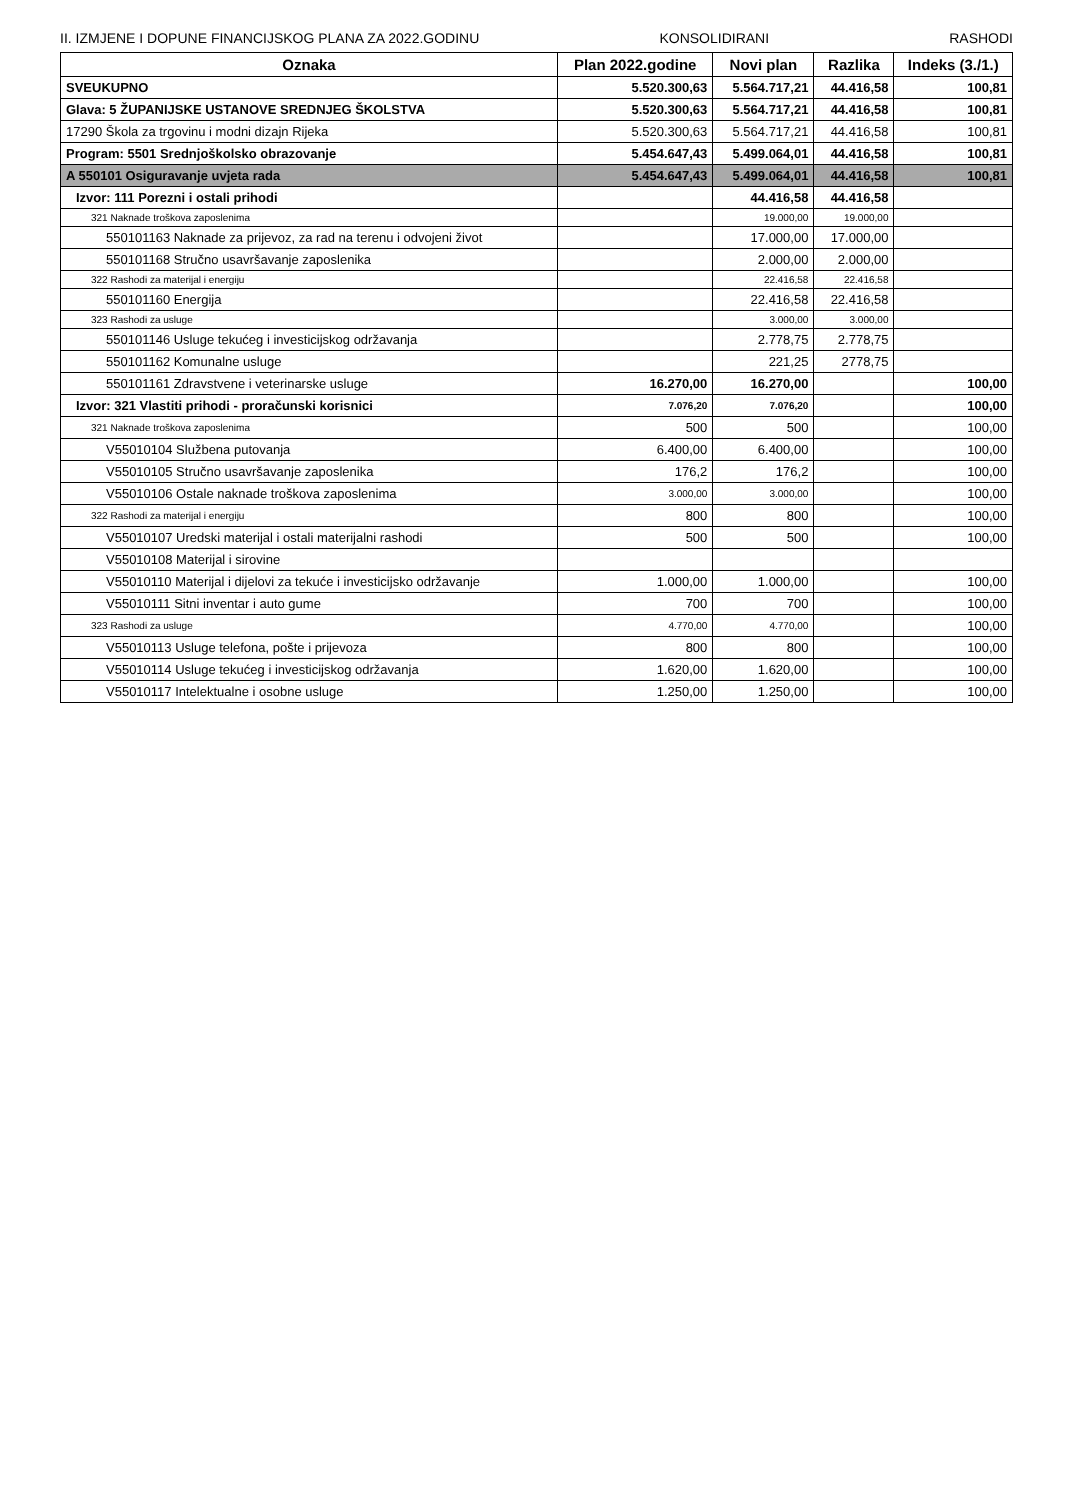II. IZMJENE I DOPUNE FINANCIJSKOG PLANA ZA 2022.GODINU KONSOLIDIRANI RASHODI
| Oznaka | Plan 2022.godine | Novi plan | Razlika | Indeks (3./1.) |
| --- | --- | --- | --- | --- |
| SVEUKUPNO | 5.520.300,63 | 5.564.717,21 | 44.416,58 | 100,81 |
| Glava: 5 ŽUPANIJSKE USTANOVE SREDNJEG ŠKOLSTVA | 5.520.300,63 | 5.564.717,21 | 44.416,58 | 100,81 |
| 17290 Škola za trgovinu i modni dizajn Rijeka | 5.520.300,63 | 5.564.717,21 | 44.416,58 | 100,81 |
| Program: 5501 Srednjoškolsko obrazovanje | 5.454.647,43 | 5.499.064,01 | 44.416,58 | 100,81 |
| A 550101 Osiguravanje uvjeta rada | 5.454.647,43 | 5.499.064,01 | 44.416,58 | 100,81 |
| Izvor: 111 Porezni i ostali prihodi | | 44.416,58 | 44.416,58 | |
| 321 Naknade troškova zaposlenima | | 19.000,00 | 19.000,00 | |
| 550101163 Naknade za prijevoz, za rad na terenu i odvojeni život | | 17.000,00 | 17.000,00 | |
| 550101168 Stručno usavršavanje zaposlenika | | 2.000,00 | 2.000,00 | |
| 322 Rashodi za materijal i energiju | | 22.416,58 | 22.416,58 | |
| 550101160 Energija | | 22.416,58 | 22.416,58 | |
| 323 Rashodi za usluge | | 3.000,00 | 3.000,00 | |
| 550101146 Usluge tekućeg i investicijskog održavanja | | 2.778,75 | 2.778,75 | |
| 550101162 Komunalne usluge | | 221,25 | 2778,75 | |
| 550101161 Zdravstvene i veterinarske usluge | 16.270,00 | 16.270,00 | | 100,00 |
| Izvor: 321 Vlastiti prihodi - proračunski korisnici | 7.076,20 | 7.076,20 | | 100,00 |
| 321 Naknade troškova zaposlenima | 500 | 500 | | 100,00 |
| V55010104 Službena putovanja | 6.400,00 | 6.400,00 | | 100,00 |
| V55010105 Stručno usavršavanje zaposlenika | 176,2 | 176,2 | | 100,00 |
| V55010106 Ostale naknade troškova zaposlenima | 3.000,00 | 3.000,00 | | 100,00 |
| 322 Rashodi za materijal i energiju | 800 | 800 | | 100,00 |
| V55010107 Uredski materijal i ostali materijalni rashodi | 500 | 500 | | 100,00 |
| V55010108 Materijal i sirovine | | | | |
| V55010110 Materijal i dijelovi za tekuće i investicijsko održavanje | 1.000,00 | 1.000,00 | | 100,00 |
| V55010111 Sitni inventar i auto gume | 700 | 700 | | 100,00 |
| 323 Rashodi za usluge | 4.770,00 | 4.770,00 | | 100,00 |
| V55010113 Usluge telefona, pošte i prijevoza | 800 | 800 | | 100,00 |
| V55010114 Usluge tekućeg i investicijskog održavanja | 1.620,00 | 1.620,00 | | 100,00 |
| V55010117 Intelektualne i osobne usluge | 1.250,00 | 1.250,00 | | 100,00 |